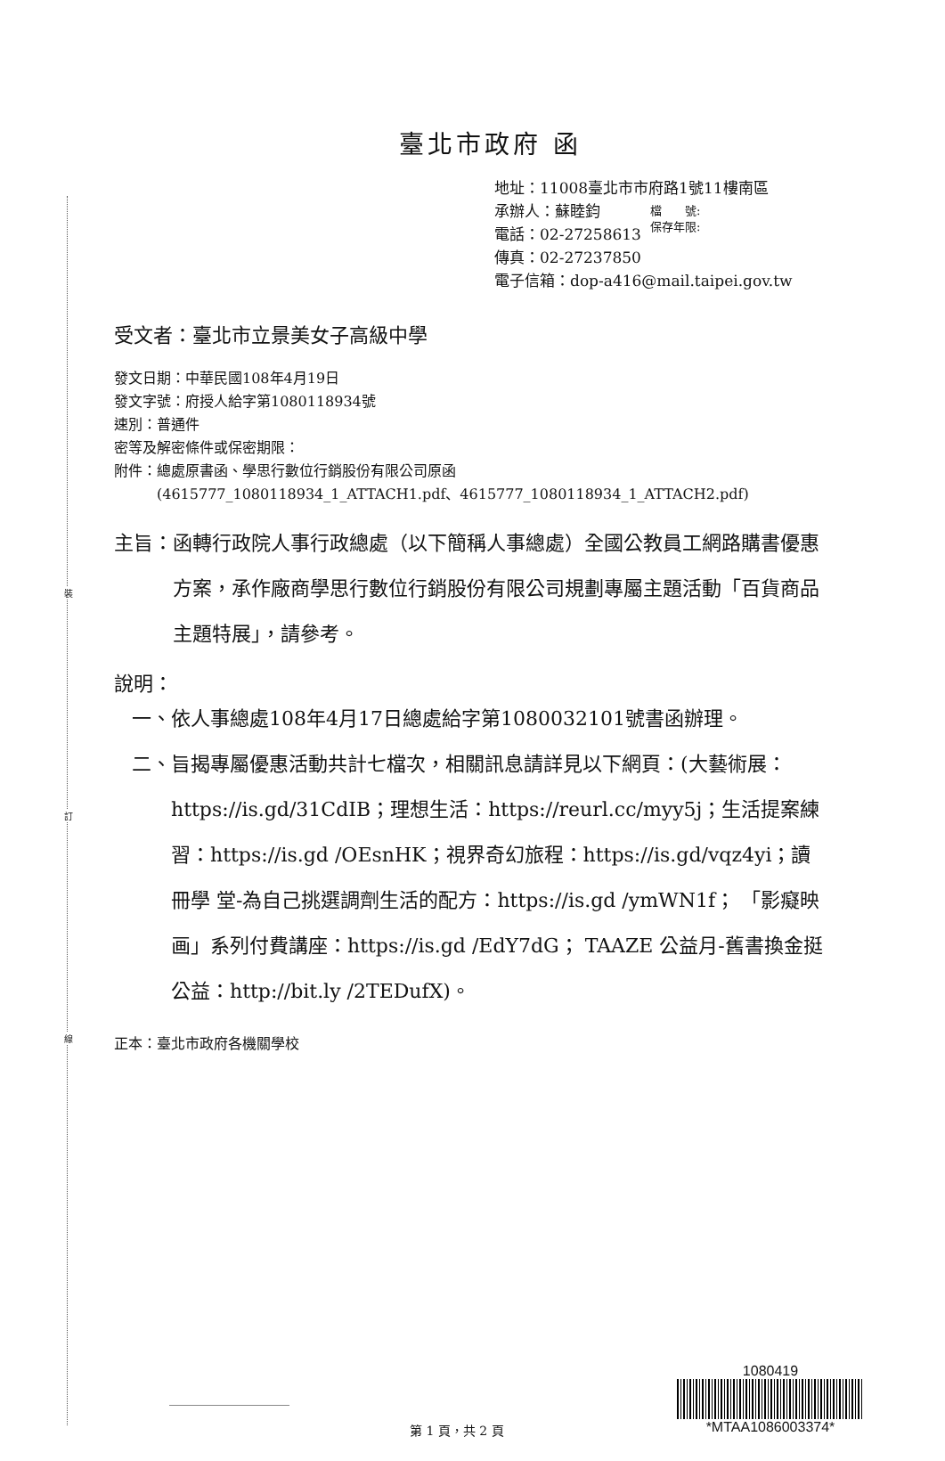裝
訂
線
檔　　號:
保存年限:
臺北市政府 函
地址：11008臺北市市府路1號11樓南區
承辦人：蘇睦鈞
電話：02-27258613
傳真：02-27237850
電子信箱：dop-a416@mail.taipei.gov.tw
受文者：臺北市立景美女子高級中學
發文日期：中華民國108年4月19日
發文字號：府授人給字第1080118934號
速別：普通件
密等及解密條件或保密期限：
附件：總處原書函、學思行數位行銷股份有限公司原函
　　　(4615777_1080118934_1_ATTACH1.pdf、4615777_1080118934_1_ATTACH2.pdf)
主旨： 函轉行政院人事行政總處（以下簡稱人事總處）全國公教員工網路購書優惠方案，承作廠商學思行數位行銷股份有限公司規劃專屬主題活動「百貨商品主題特展」，請參考。
說明：
一、 依人事總處108年4月17日總處給字第1080032101號書函辦理。
二、 旨揭專屬優惠活動共計七檔次，相關訊息請詳見以下網頁：(大藝術展：https://is.gd/31CdIB；理想生活：https://reurl.cc/myy5j；生活提案練習：https://is.gd /OEsnHK；視界奇幻旅程：https://is.gd/vqz4yi；讀冊學 堂-為自己挑選調劑生活的配方：https://is.gd /ymWN1f； 「影癡映画」系列付費講座：https://is.gd /EdY7dG； TAAZE 公益月-舊書換金挺公益：http://bit.ly /2TEDufX)。
正本：臺北市政府各機關學校
1080419
*MTAA1086003374*
第 1 頁，共 2 頁